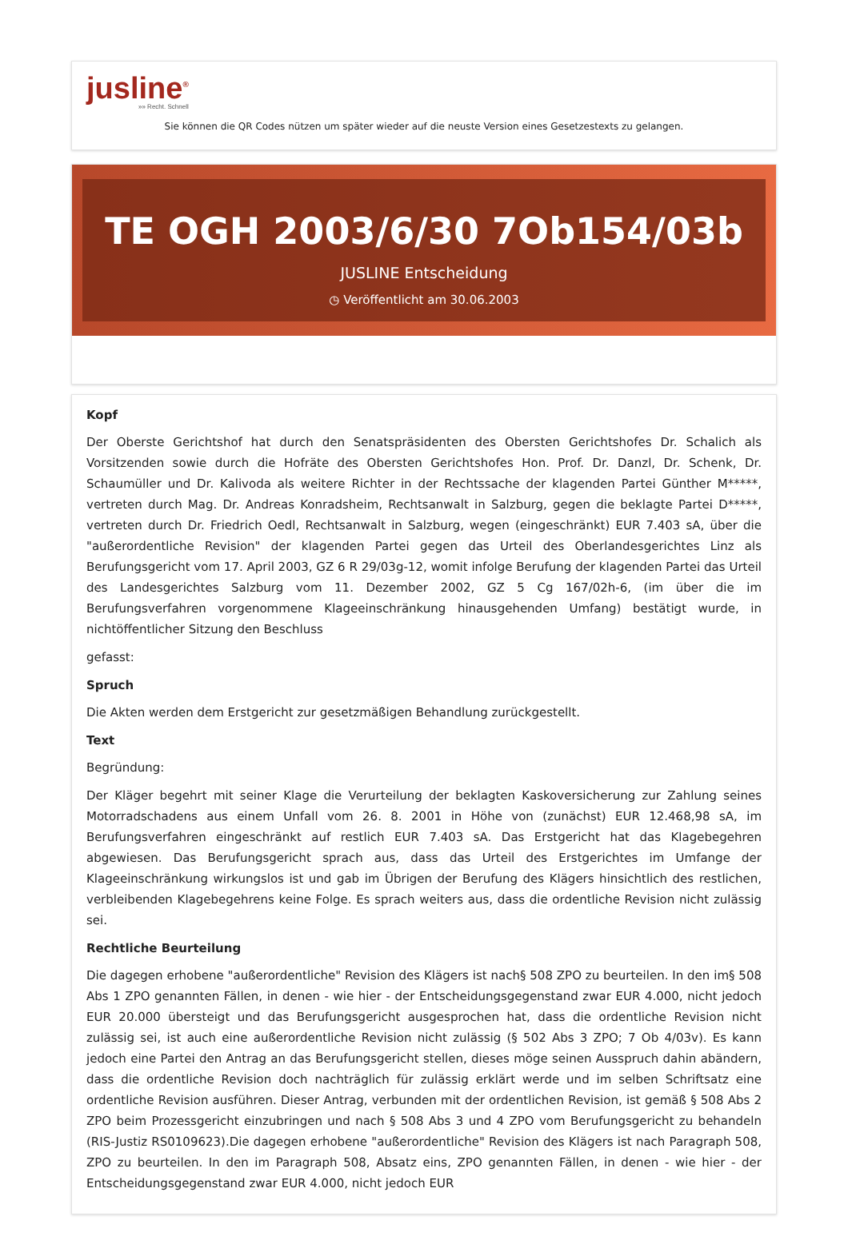jusline<sup>®</sup>
»» Recht. Schnell
Sie können die QR Codes nützen um später wieder auf die neuste Version eines Gesetzestexts zu gelangen.
TE OGH 2003/6/30 7Ob154/03b
JUSLINE Entscheidung
◷ Veröffentlicht am 30.06.2003
Kopf
Der Oberste Gerichtshof hat durch den Senatspräsidenten des Obersten Gerichtshofes Dr. Schalich als Vorsitzenden sowie durch die Hofräte des Obersten Gerichtshofes Hon. Prof. Dr. Danzl, Dr. Schenk, Dr. Schaumüller und Dr. Kalivoda als weitere Richter in der Rechtssache der klagenden Partei Günther M*****, vertreten durch Mag. Dr. Andreas Konradsheim, Rechtsanwalt in Salzburg, gegen die beklagte Partei D*****, vertreten durch Dr. Friedrich Oedl, Rechtsanwalt in Salzburg, wegen (eingeschränkt) EUR 7.403 sA, über die "außerordentliche Revision" der klagenden Partei gegen das Urteil des Oberlandesgerichtes Linz als Berufungsgericht vom 17. April 2003, GZ 6 R 29/03g-12, womit infolge Berufung der klagenden Partei das Urteil des Landesgerichtes Salzburg vom 11. Dezember 2002, GZ 5 Cg 167/02h-6, (im über die im Berufungsverfahren vorgenommene Klageeinschränkung hinausgehenden Umfang) bestätigt wurde, in nichtöffentlicher Sitzung den Beschluss
gefasst:
Spruch
Die Akten werden dem Erstgericht zur gesetzmäßigen Behandlung zurückgestellt.
Text
Begründung:
Der Kläger begehrt mit seiner Klage die Verurteilung der beklagten Kaskoversicherung zur Zahlung seines Motorradschadens aus einem Unfall vom 26. 8. 2001 in Höhe von (zunächst) EUR 12.468,98 sA, im Berufungsverfahren eingeschränkt auf restlich EUR 7.403 sA. Das Erstgericht hat das Klagebegehren abgewiesen. Das Berufungsgericht sprach aus, dass das Urteil des Erstgerichtes im Umfange der Klageeinschränkung wirkungslos ist und gab im Übrigen der Berufung des Klägers hinsichtlich des restlichen, verbleibenden Klagebegehrens keine Folge. Es sprach weiters aus, dass die ordentliche Revision nicht zulässig sei.
Rechtliche Beurteilung
Die dagegen erhobene "außerordentliche" Revision des Klägers ist nach§ 508 ZPO zu beurteilen. In den im§ 508 Abs 1 ZPO genannten Fällen, in denen - wie hier - der Entscheidungsgegenstand zwar EUR 4.000, nicht jedoch EUR 20.000 übersteigt und das Berufungsgericht ausgesprochen hat, dass die ordentliche Revision nicht zulässig sei, ist auch eine außerordentliche Revision nicht zulässig (§ 502 Abs 3 ZPO; 7 Ob 4/03v). Es kann jedoch eine Partei den Antrag an das Berufungsgericht stellen, dieses möge seinen Ausspruch dahin abändern, dass die ordentliche Revision doch nachträglich für zulässig erklärt werde und im selben Schriftsatz eine ordentliche Revision ausführen. Dieser Antrag, verbunden mit der ordentlichen Revision, ist gemäß § 508 Abs 2 ZPO beim Prozessgericht einzubringen und nach § 508 Abs 3 und 4 ZPO vom Berufungsgericht zu behandeln (RIS-Justiz RS0109623).Die dagegen erhobene "außerordentliche" Revision des Klägers ist nach Paragraph 508, ZPO zu beurteilen. In den im Paragraph 508, Absatz eins, ZPO genannten Fällen, in denen - wie hier - der Entscheidungsgegenstand zwar EUR 4.000, nicht jedoch EUR